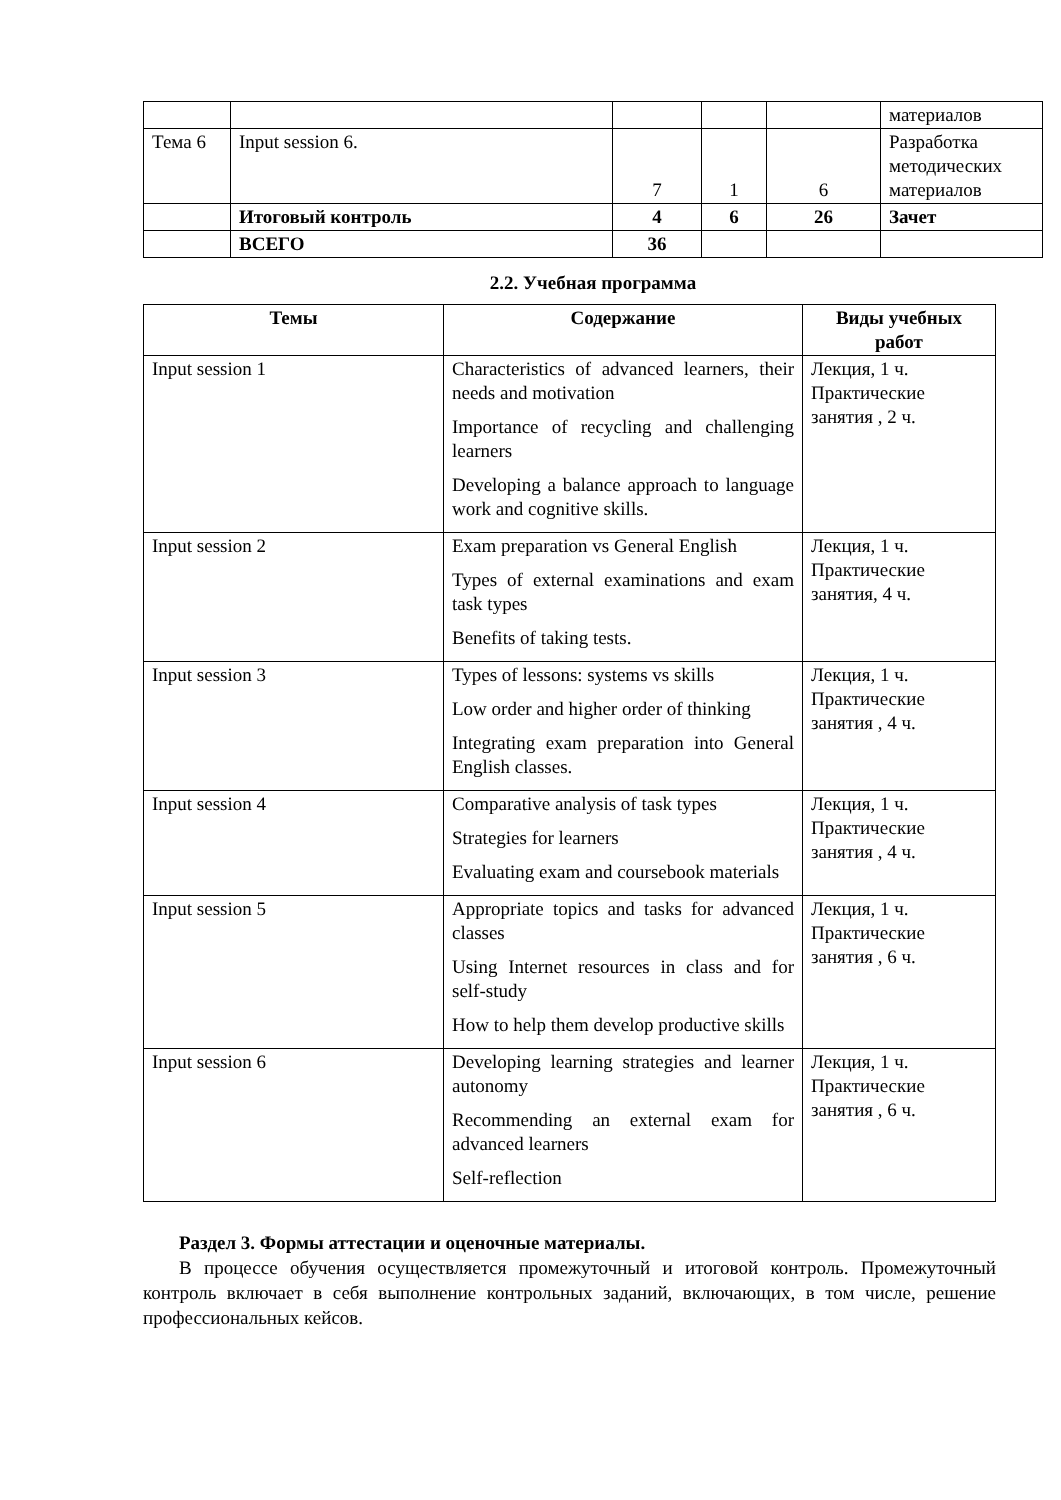| | | | | | материалов |
| Тема 6 | Input session 6. | 7 | 1 | 6 | Разработка методических материалов |
| | Итоговый контроль | 4 | 6 | 26 | Зачет |
| | ВСЕГО | 36 | | | |
2.2. Учебная программа
| Темы | Содержание | Виды учебных работ |
| --- | --- | --- |
| Input session 1 | Characteristics of advanced learners, their needs and motivation Importance of recycling and challenging learners Developing a balance approach to language work and cognitive skills. | Лекция, 1 ч. Практические занятия , 2 ч. |
| Input session 2 | Exam preparation vs General English Types of external examinations and exam task types Benefits of taking tests. | Лекция, 1 ч. Практические занятия, 4 ч. |
| Input session 3 | Types of lessons: systems vs skills Low order and higher order of thinking Integrating exam preparation into General English classes. | Лекция, 1 ч. Практические занятия , 4 ч. |
| Input session 4 | Comparative analysis of task types Strategies for learners Evaluating exam and coursebook materials | Лекция, 1 ч. Практические занятия , 4 ч. |
| Input session 5 | Appropriate topics and tasks for advanced classes Using Internet resources in class and for self-study How to help them develop productive skills | Лекция, 1 ч. Практические занятия , 6 ч. |
| Input session 6 | Developing learning strategies and learner autonomy Recommending an external exam for advanced learners Self-reflection | Лекция, 1 ч. Практические занятия , 6 ч. |
Раздел 3. Формы аттестации и оценочные материалы.
В процессе обучения осуществляется промежуточный и итоговой контроль. Промежуточный контроль включает в себя выполнение контрольных заданий, включающих, в том числе, решение профессиональных кейсов.